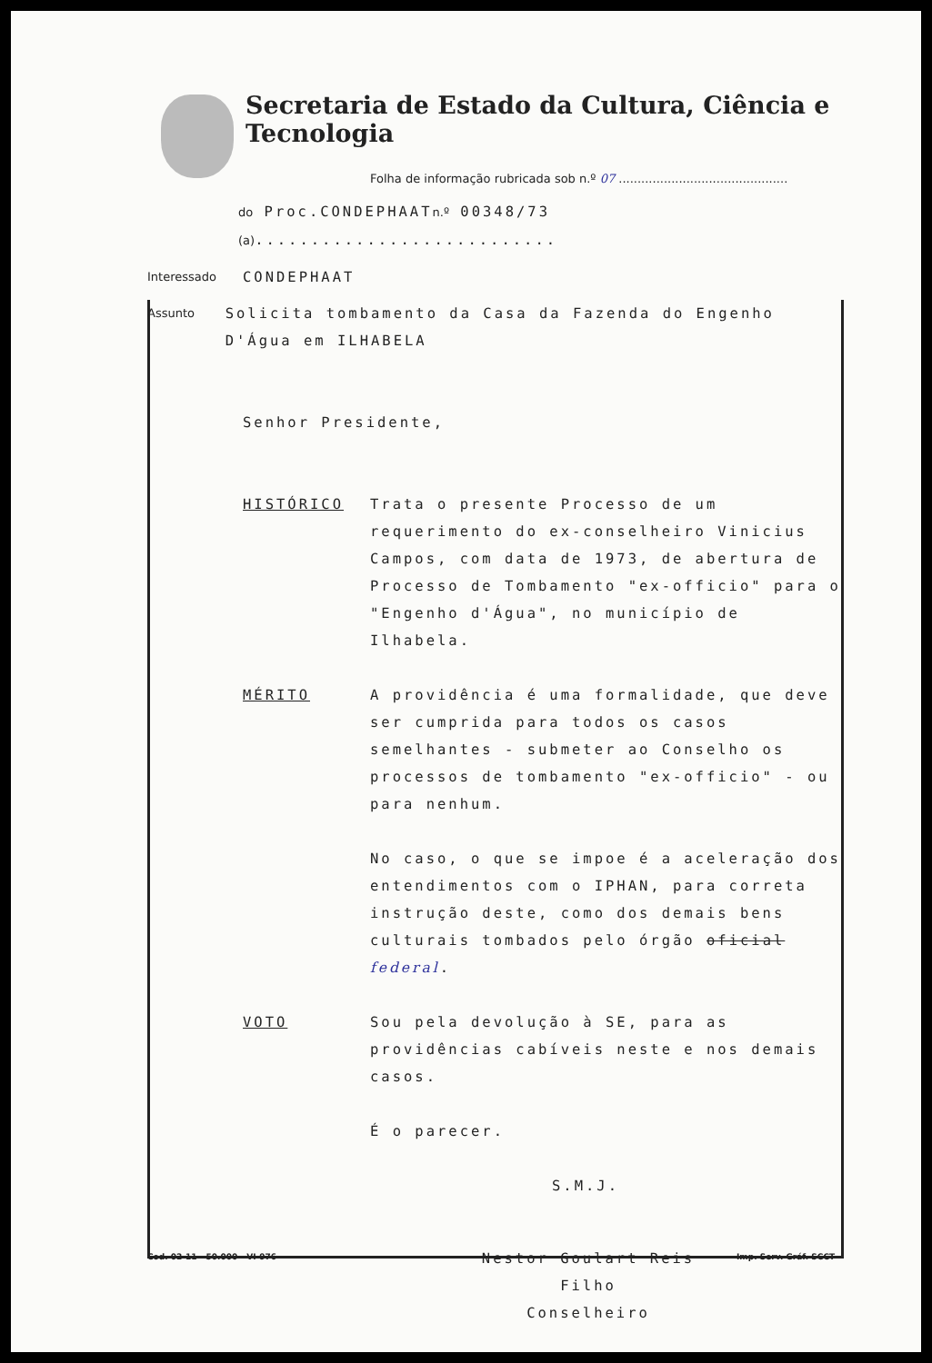Secretaria de Estado da Cultura, Ciência e Tecnologia
Folha de informação rubricada sob n.º 07 .............................................
do Proc.CONDEPHAATn.º 00348/73 (a)...........................
Interessado CONDEPHAAT
Assunto Solicita tombamento da Casa da Fazenda do Engenho D'Água em ILHABELA
Senhor Presidente,
HISTÓRICO Trata o presente Processo de um requerimento do ex-conselheiro Vinicius Campos, com data de 1973, de abertura de Processo de Tombamento "ex-officio" para o "Engenho d'Água", no município de Ilhabela.
MÉRITO A providência é uma formalidade, que deve ser cumprida para todos os casos semelhantes - submeter ao Conselho os processos de tombamento "ex-officio" - ou para nenhum.
No caso, o que se impoe é a aceleração dos entendimentos com o IPHAN, para correta instrução deste, como dos demais bens culturais tombados pelo órgão oficial federal.
VOTO Sou pela devolução à SE, para as providências cabíveis neste e nos demais casos.
É o parecer.
S.M.J.
Nestor Goulart Reis Filho
Conselheiro
Cod. 02-11 - 50.000 - VI-976 Imp. Serv. Gráf. SCCT